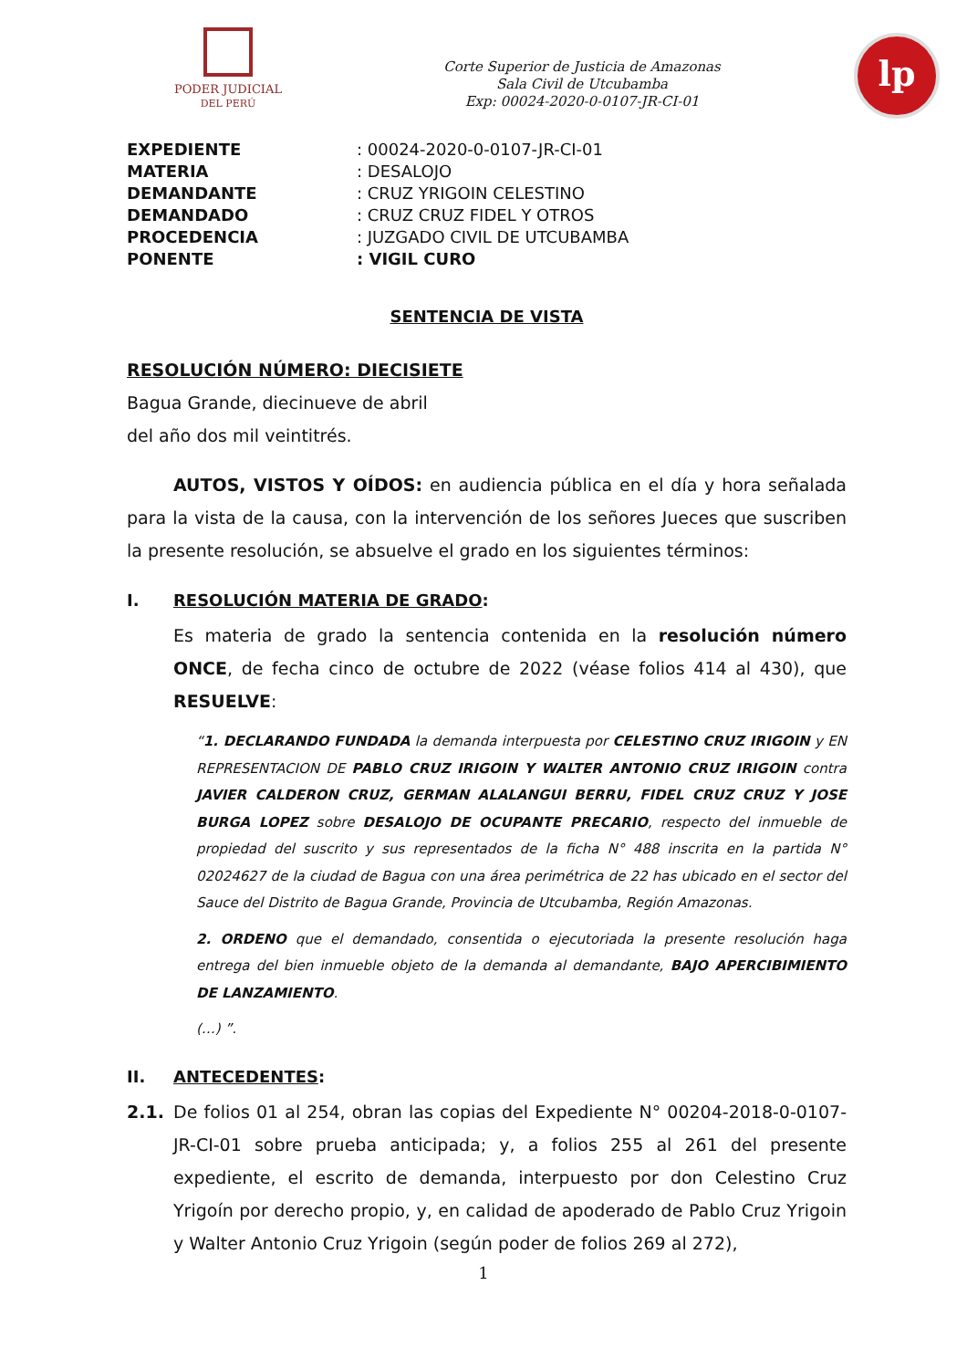PODER JUDICIAL
DEL PERÚ
Corte Superior de Justicia de Amazonas
Sala Civil de Utcubamba
Exp: 00024-2020-0-0107-JR-CI-01
lp
| EXPEDIENTE | : 00024-2020-0-0107-JR-CI-01 |
| MATERIA | : DESALOJO |
| DEMANDANTE | : CRUZ YRIGOIN CELESTINO |
| DEMANDADO | : CRUZ CRUZ FIDEL Y OTROS |
| PROCEDENCIA | : JUZGADO CIVIL DE UTCUBAMBA |
| PONENTE | : VIGIL CURO |
SENTENCIA DE VISTA
RESOLUCIÓN NÚMERO: DIECISIETE
Bagua Grande, diecinueve de abril
del año dos mil veintitrés.
AUTOS, VISTOS Y OÍDOS: en audiencia pública en el día y hora señalada para la vista de la causa, con la intervención de los señores Jueces que suscriben la presente resolución, se absuelve el grado en los siguientes términos:
I. RESOLUCIÓN MATERIA DE GRADO:
Es materia de grado la sentencia contenida en la resolución número ONCE, de fecha cinco de octubre de 2022 (véase folios 414 al 430), que RESUELVE:
“1. DECLARANDO FUNDADA la demanda interpuesta por CELESTINO CRUZ IRIGOIN y EN REPRESENTACION DE PABLO CRUZ IRIGOIN Y WALTER ANTONIO CRUZ IRIGOIN contra JAVIER CALDERON CRUZ, GERMAN ALALANGUI BERRU, FIDEL CRUZ CRUZ Y JOSE BURGA LOPEZ sobre DESALOJO DE OCUPANTE PRECARIO, respecto del inmueble de propiedad del suscrito y sus representados de la ficha N° 488 inscrita en la partida N° 02024627 de la ciudad de Bagua con una área perimétrica de 22 has ubicado en el sector del Sauce del Distrito de Bagua Grande, Provincia de Utcubamba, Región Amazonas.
2. ORDENO que el demandado, consentida o ejecutoriada la presente resolución haga entrega del bien inmueble objeto de la demanda al demandante, BAJO APERCIBIMIENTO DE LANZAMIENTO.
(…) ”.
II. ANTECEDENTES:
2.1. De folios 01 al 254, obran las copias del Expediente N° 00204-2018-0-0107-JR-CI-01 sobre prueba anticipada; y, a folios 255 al 261 del presente expediente, el escrito de demanda, interpuesto por don Celestino Cruz Yrigoín por derecho propio, y, en calidad de apoderado de Pablo Cruz Yrigoin y Walter Antonio Cruz Yrigoin (según poder de folios 269 al 272),
1